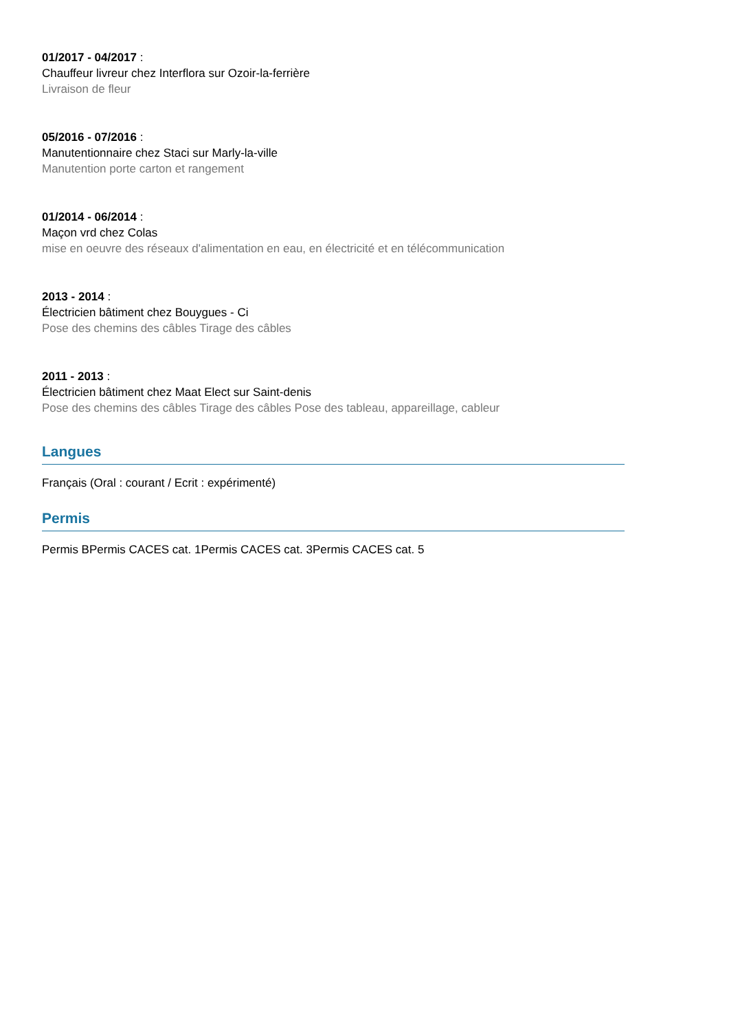01/2017 - 04/2017 :
Chauffeur livreur chez Interflora sur Ozoir-la-ferrière
Livraison de fleur
05/2016 - 07/2016 :
Manutentionnaire chez Staci sur Marly-la-ville
Manutention porte carton et rangement
01/2014 - 06/2014 :
Maçon vrd chez Colas
mise en oeuvre des réseaux d'alimentation en eau, en électricité et en télécommunication
2013 - 2014 :
Électricien bâtiment chez Bouygues - Ci
Pose des chemins des câbles Tirage des câbles
2011 - 2013 :
Électricien bâtiment chez Maat Elect sur Saint-denis
Pose des chemins des câbles Tirage des câbles Pose des tableau, appareillage, cableur
Langues
Français (Oral : courant / Ecrit : expérimenté)
Permis
Permis BPermis CACES cat. 1Permis CACES cat. 3Permis CACES cat. 5